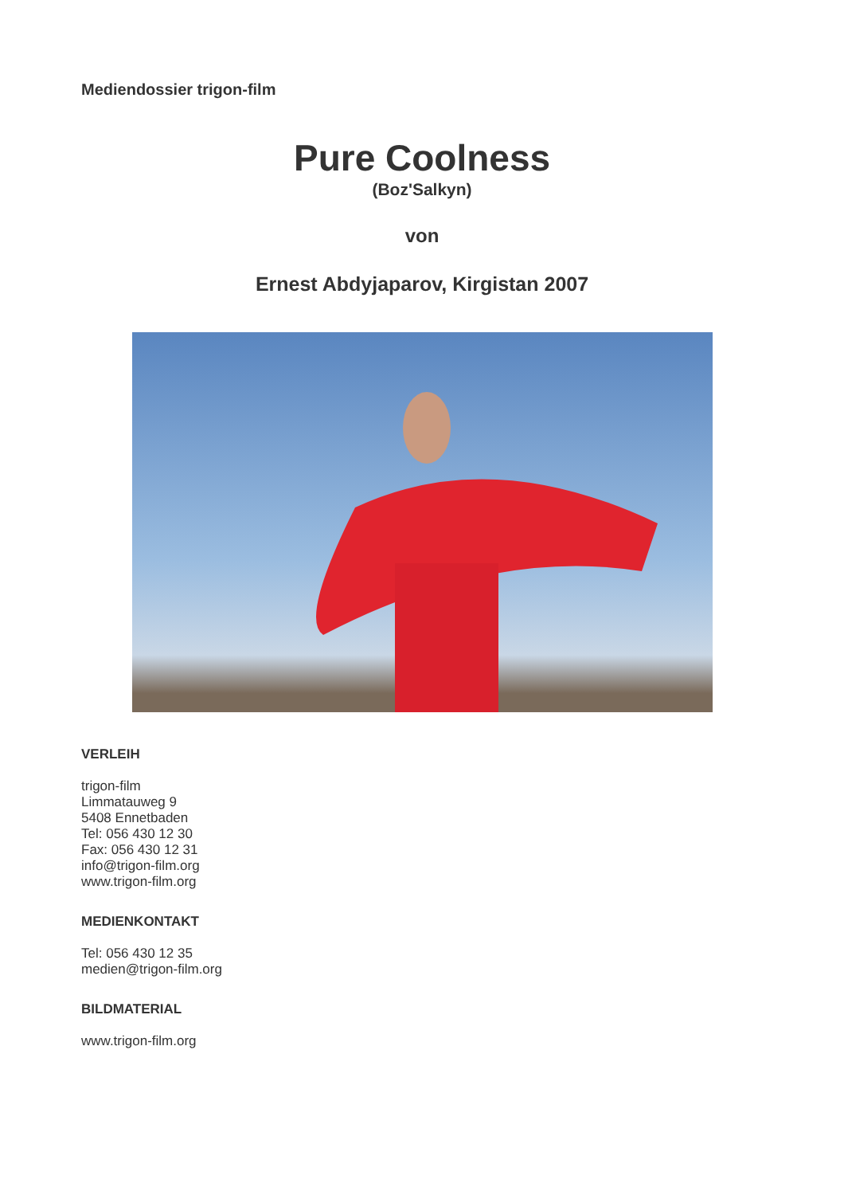Mediendossier trigon-film
Pure Coolness
(Boz'Salkyn)
von
Ernest Abdyjaparov, Kirgistan 2007
VERLEIH
trigon-film
Limmatauweg 9
5408 Ennetbaden
Tel: 056 430 12 30
Fax: 056 430 12 31
info@trigon-film.org
www.trigon-film.org
MEDIENKONTAKT
Tel: 056 430 12 35
medien@trigon-film.org
BILDMATERIAL
www.trigon-film.org